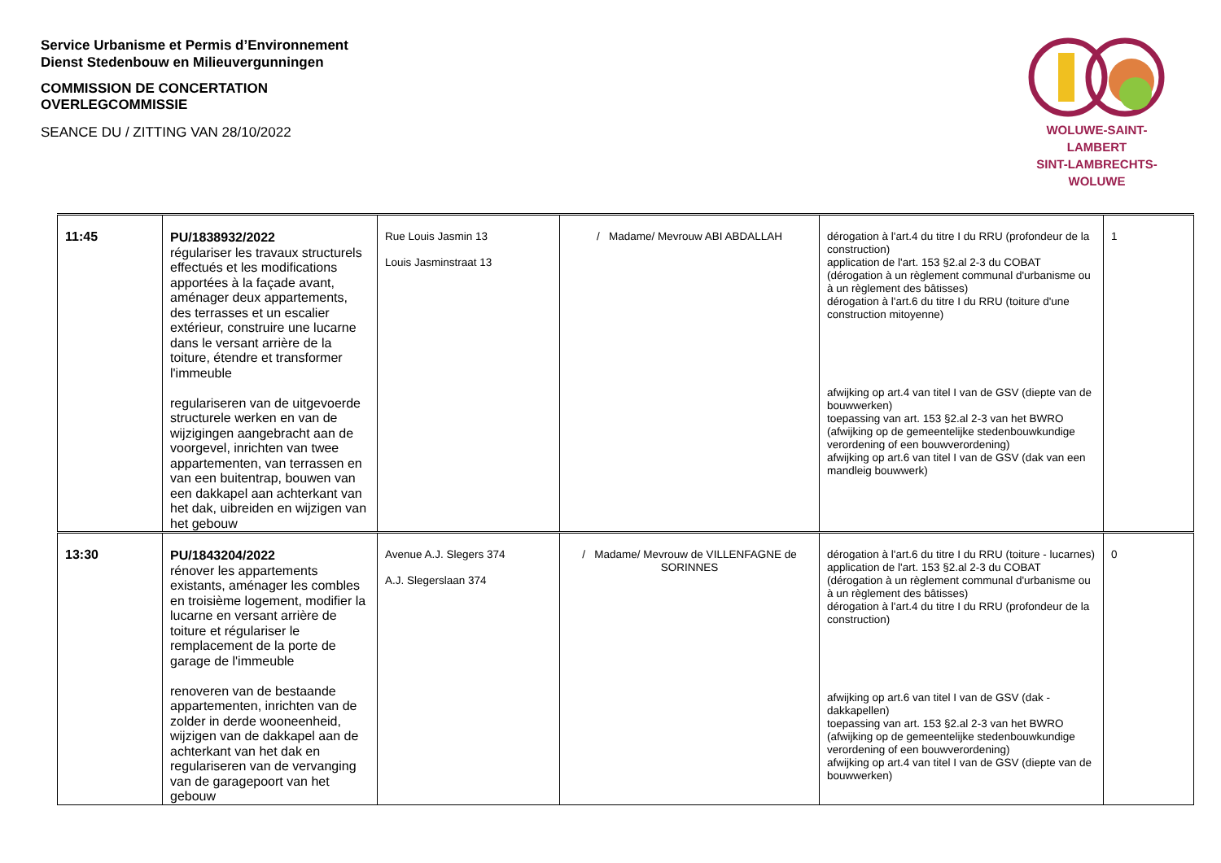Service Urbanisme et Permis d’Environnement
Dienst Stedenbouw en Milieuvergunningen
COMMISSION DE CONCERTATION
OVERLEGCOMMISSIE
SEANCE DU / ZITTING VAN 28/10/2022
WOLUWE-SAINT-LAMBERT
SINT-LAMBRECHTS-WOLUWE
| 11:45 | PU/1838932/2022 régulariser les travaux structurels effectués et les modifications apportées à la façade avant, aménager deux appartements, des terrasses et un escalier extérieur, construire une lucarne dans le versant arrière de la toiture, étendre et transformer l'immeuble regulariseren van de uitgevoerde structurele werken en van de wijzigingen aangebracht aan de voorgevel, inrichten van twee appartementen, van terrassen en van een buitentrap, bouwen van een dakkapel aan achterkant van het dak, uibreiden en wijzigen van het gebouw | Rue Louis Jasmin 13 Louis Jasminstraat 13 | / Madame/ Mevrouw ABI ABDALLAH | dérogation à l'art.4 du titre I du RRU (profondeur de la construction) application de l'art. 153 §2.al 2-3 du COBAT (dérogation à un règlement communal d'urbanisme ou à un règlement des bâtisses) dérogation à l'art.6 du titre I du RRU (toiture d'une construction mitoyenne) afwijking op art.4 van titel I van de GSV (diepte van de bouwwerken) toepassing van art. 153 §2.al 2-3 van het BWRO (afwijking op de gemeentelijke stedenbouwkundige verordening of een bouwverordening) afwijking op art.6 van titel I van de GSV (dak van een mandleig bouwwerk) | 1 |
| 13:30 | PU/1843204/2022 rénover les appartements existants, aménager les combles en troisième logement, modifier la lucarne en versant arrière de toiture et régulariser le remplacement de la porte de garage de l'immeuble renoveren van de bestaande appartementen, inrichten van de zolder in derde wooneenheid, wijzigen van de dakkapel aan de achterkant van het dak en regulariseren van de vervanging van de garagepoort van het gebouw | Avenue A.J. Slegers 374 A.J. Slegerslaan 374 | / Madame/ Mevrouw de VILLENFAGNE de SORINNES | dérogation à l'art.6 du titre I du RRU (toiture - lucarnes) application de l'art. 153 §2.al 2-3 du COBAT (dérogation à un règlement communal d'urbanisme ou à un règlement des bâtisses) dérogation à l'art.4 du titre I du RRU (profondeur de la construction) afwijking op art.6 van titel I van de GSV (dak - dakkapellen) toepassing van art. 153 §2.al 2-3 van het BWRO (afwijking op de gemeentelijke stedenbouwkundige verordening of een bouwverordening) afwijking op art.4 van titel I van de GSV (diepte van de bouwwerken) | 0 |